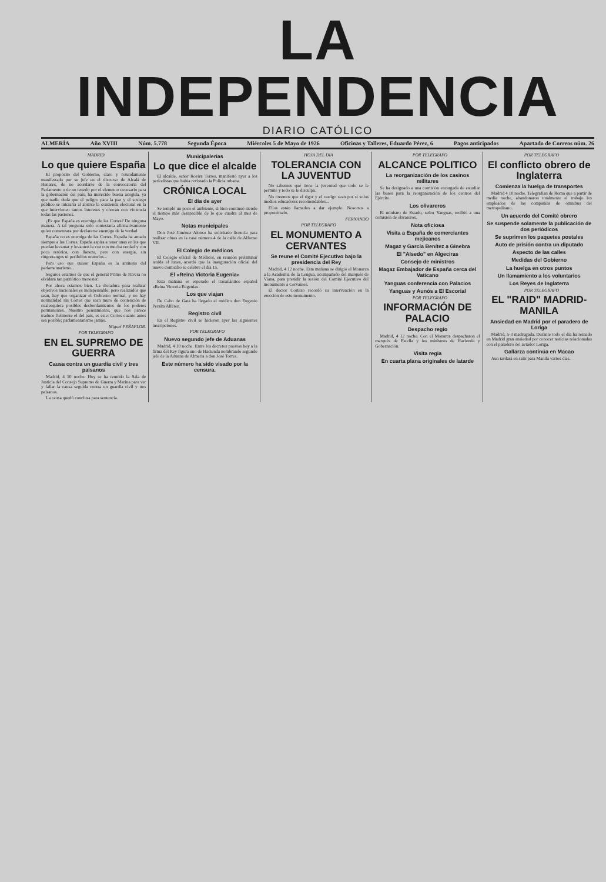LA INDEPENDENCIA
DIARIO CATÓLICO
ALMERÍA Año XVIII Núm. 5.778 Segunda Época Miércoles 5 de Mayo de 1926 Oficinas y Talleres, Eduardo Pérez, 6 Pagos anticipados Apartado de Correos núm. 26
MADRID
Lo que quiere España
El propósito del Gobierno, claro y rotundamente manifestado por su jefe en el discurso de Alcalá de Henares, de no acordarse de la convocatoria del Parlamento o de no tenerlo por el elemento necesario para la gobernación del país, ha merecido buena acogida, ya que nadie duda que el peligro para la paz y el sosiego público se iniciaría al abrirse la contienda electoral en la que intervienen tantos intereses y chocan con violencia todas las pasiones.
¿Es que España es enemiga de las Cortes? De ninguna manera. A tal pregunta sólo contestaría afirmativamente quien comenzara por declararse enemigo de la verdad.
España no es enemiga de las Cortes. España ha amado siempre a las Cortes. España aspira a tener unas en las que puedan levantar y levanten la voz con mucha verdad y con poca retórica, con llaneza, pero con energía, sin ringorrangos ni perifollos oratorios...
Pero eso que quiere España es la antítesis del parlamentarismo...
Seguros estamos de que el general Primo de Rivera no olvidará tan patriótico menester.
Por ahora estamos bien. La dictadura para realizar objetivos nacionales es indispensable; pero realizados que sean, hay que organizar el Gobierno normal, y no hay normalidad sin Cortes que sean muro de contención de cualesquiera posibles desbordamientos de los poderes permanentes. Nuestro pensamiento, que nos parece traduce fielmente el del país, es éste: Cortes cuanto antes sea posible; parlamentarismo jamás.
Miguel PEÑAFLOR.
POR TELEGRAFO
EN EL SUPREMO DE GUERRA
Causa contra un guardia civil y tres paisanos
Madrid, 4 10 noche. Hoy se ha reunido la Sala de Justicia del Consejo Supremo de Guerra y Marina para ver y fallar la causa seguida contra un guardia civil y tres paisanos.
La causa quedó conclusa para sentencia.
Municipalerías
Lo que dice el alcalde
El alcalde, señor Rovira Torres, manifestó ayer a los periodistas que había revistado la Policía urbana.
CRÓNICA LOCAL
El día de ayer
Se templó un poco el ambiente, si bien continuó siendo el tiempo más desapacible de lo que cuadra al mes de Mayo.
Notas municipales
Don José Jiménez Alonso ha solicitado licencia para realizar obras en la casa número 4 de la calle de Alfonso VII.
El Colegio de médicos
El Colegio oficial de Médicos, en reunión preliminar tenida el lunes, acordó que la inauguración oficial del nuevo domicilio se celebre el día 15.
El «Reina Victoria Eugenia»
Esta mañana es esperado el trasatlántico español «Reina Victoria Eugenia».
Los que viajan
De Cabo de Gata ha llegado el médico don Eugenio Peralta Alférez.
Registro civil
En el Registro civil se hicieron ayer las siguientes inscripciones.
POR TELEGRAFO
Nuevo segundo jefe de Aduanas
Madrid, 4 10 noche. Entre los decretos puestos hoy a la firma del Rey figura uno de Hacienda nombrando segundo jefe de la Aduana de Almería a don José Torres.
Este número ha sido visado por la censura.
HOJA DEL DIA
TOLERANCIA CON LA JUVENTUD
No sabemos qué tiene la juventud que todo se le permite y todo se le disculpa.
No creemos que el rigor y el castigo sean por sí solos medios educadores recomendables...
Ellos están llamados a dar ejemplo. Nosotros a proponérselo.
FERNANDO
POR TELEGRAFO
EL MONUMENTO A CERVANTES
Se reune el Comité Ejecutivo bajo la presidencia del Rey
Madrid, 4 12 noche. Esta mañana se dirigió el Monarca a la Academia de la Lengua, acompañado del marqués de Viana, para presidir la sesión del Comité Ejecutivo del monumento a Cervantes.
El doctor Cortezo recordó su intervención en la erección de este monumento.
POR TELEGRAFO
ALCANCE POLITICO
La reorganización de los casinos militares
Se ha designado a una comisión encargada de estudiar las bases para la reorganización de los centros del Ejército.
Los olivareros
El ministro de Estado, señor Yanguas, recibió a una comisión de olivareros.
Nota oficiosa
Visita a España de comerciantes mejicanos
Magaz y García Benítez a Ginebra
El "Alsedo" en Algeciras
Consejo de ministros
Magaz Embajador de España cerca del Vaticano
Yanguas conferencia con Palacios
Yanguas y Aunós a El Escorial
POR TELEGRAFO
INFORMACIÓN DE PALACIO
Despacho regio
Madrid, 4 12 noche. Con el Monarca despacharon el marqués de Estella y los ministros de Hacienda y Gobernación.
Visita regia
En cuarta plana originales de latarde
POR TELEGRAFO
El conflicto obrero de Inglaterra
Comienza la huelga de transportes
Madrid 4 10 noche. Telegrafían de Roma que a partir de media noche, abandonaron totalmente el trabajo los empleados de las compañías de ómnibus del metropolitano.
Un acuerdo del Comité obrero
Se suspende solamente la publicación de dos periódicos
Se suprimen los paquetes postales
Auto de prisión contra un diputado
Aspecto de las calles
Medidas del Gobierno
La huelga en otros puntos
Un llamamiento a los voluntarios
Los Reyes de Inglaterra
POR TELEGRAFO
EL "RAID" MADRID-MANILA
Ansiedad en Madrid por el paradero de Loriga
Madrid, 5-3 madrugada. Durante todo el día ha reinado en Madrid gran ansiedad por conocer noticias relacionadas con el paradero del aviador Loriga.
Gallarza continúa en Macao
Aun tardará en salir para Manila varios días.